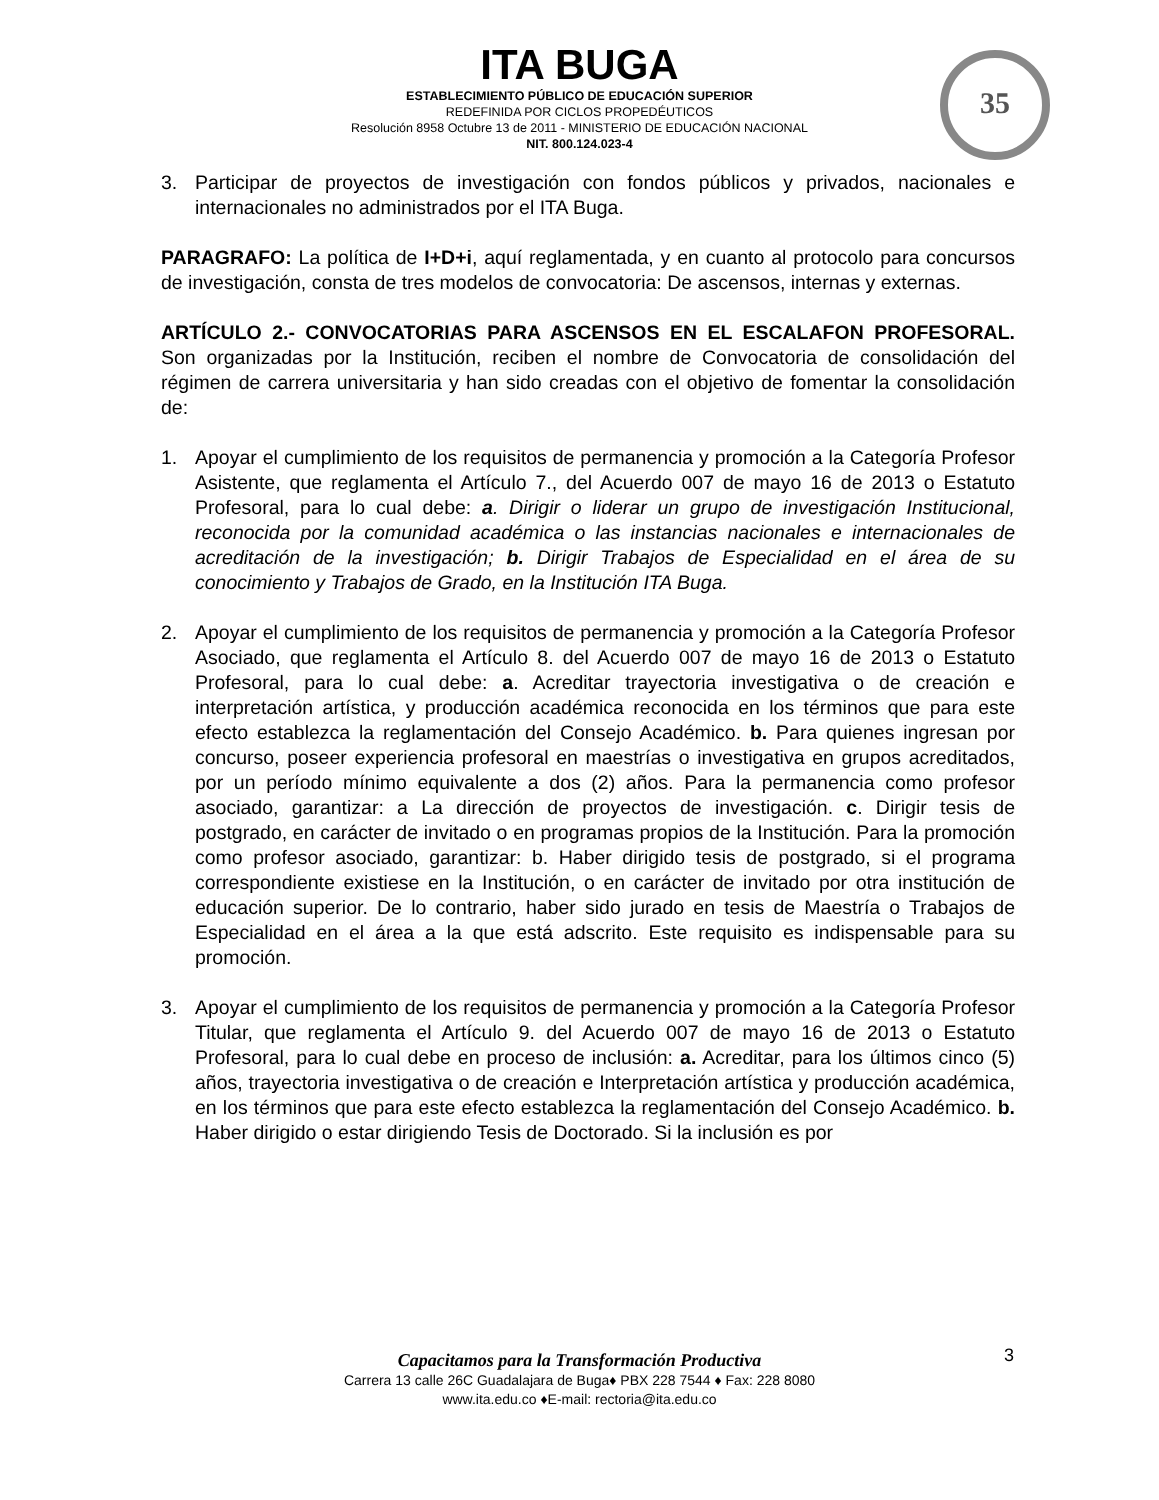ITA BUGA
ESTABLECIMIENTO PÚBLICO DE EDUCACIÓN SUPERIOR
REDEFINIDA POR CICLOS PROPEDÉUTICOS
Resolución 8958 Octubre 13 de 2011 - MINISTERIO DE EDUCACIÓN NACIONAL
NIT. 800.124.023-4
35
3. Participar de proyectos de investigación con fondos públicos y privados, nacionales e internacionales no administrados por el ITA Buga.
PARAGRAFO: La política de I+D+i, aquí reglamentada, y en cuanto al protocolo para concursos de investigación, consta de tres modelos de convocatoria: De ascensos, internas y externas.
ARTÍCULO 2.- CONVOCATORIAS PARA ASCENSOS EN EL ESCALAFON PROFESORAL. Son organizadas por la Institución, reciben el nombre de Convocatoria de consolidación del régimen de carrera universitaria y han sido creadas con el objetivo de fomentar la consolidación de:
1. Apoyar el cumplimiento de los requisitos de permanencia y promoción a la Categoría Profesor Asistente, que reglamenta el Artículo 7., del Acuerdo 007 de mayo 16 de 2013 o Estatuto Profesoral, para lo cual debe: a. Dirigir o liderar un grupo de investigación Institucional, reconocida por la comunidad académica o las instancias nacionales e internacionales de acreditación de la investigación; b. Dirigir Trabajos de Especialidad en el área de su conocimiento y Trabajos de Grado, en la Institución ITA Buga.
2. Apoyar el cumplimiento de los requisitos de permanencia y promoción a la Categoría Profesor Asociado, que reglamenta el Artículo 8. del Acuerdo 007 de mayo 16 de 2013 o Estatuto Profesoral, para lo cual debe: a. Acreditar trayectoria investigativa o de creación e interpretación artística, y producción académica reconocida en los términos que para este efecto establezca la reglamentación del Consejo Académico. b. Para quienes ingresan por concurso, poseer experiencia profesoral en maestrías o investigativa en grupos acreditados, por un período mínimo equivalente a dos (2) años. Para la permanencia como profesor asociado, garantizar: a La dirección de proyectos de investigación. c. Dirigir tesis de postgrado, en carácter de invitado o en programas propios de la Institución. Para la promoción como profesor asociado, garantizar: b. Haber dirigido tesis de postgrado, si el programa correspondiente existiese en la Institución, o en carácter de invitado por otra institución de educación superior. De lo contrario, haber sido jurado en tesis de Maestría o Trabajos de Especialidad en el área a la que está adscrito. Este requisito es indispensable para su promoción.
3. Apoyar el cumplimiento de los requisitos de permanencia y promoción a la Categoría Profesor Titular, que reglamenta el Artículo 9. del Acuerdo 007 de mayo 16 de 2013 o Estatuto Profesoral, para lo cual debe en proceso de inclusión: a. Acreditar, para los últimos cinco (5) años, trayectoria investigativa o de creación e Interpretación artística y producción académica, en los términos que para este efecto establezca la reglamentación del Consejo Académico. b. Haber dirigido o estar dirigiendo Tesis de Doctorado. Si la inclusión es por
3
Capacitamos para la Transformación Productiva
Carrera 13 calle 26C Guadalajara de Buga♦ PBX 228 7544 ♦ Fax: 228 8080
www.ita.edu.co ♦E-mail: rectoria@ita.edu.co